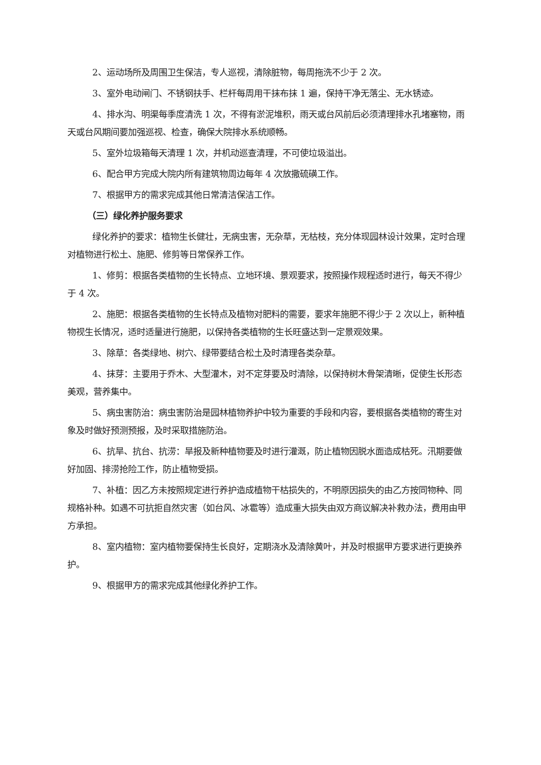2、运动场所及周围卫生保洁，专人巡视，清除脏物，每周拖洗不少于 2 次。
3、室外电动闸门、不锈钢扶手、栏杆每周用干抹布抹 1 遍，保持干净无落尘、无水锈迹。
4、排水沟、明渠每季度清洗 1 次，不得有淤泥堆积，雨天或台风前后必须清理排水孔堵塞物，雨天或台风期间要加强巡视、检查，确保大院排水系统顺畅。
5、室外垃圾箱每天清理 1 次，并机动巡查清理，不可使垃圾溢出。
6、配合甲方完成大院内所有建筑物周边每年 4 次放撒硫磺工作。
7、根据甲方的需求完成其他日常清洁保洁工作。
（三）绿化养护服务要求
绿化养护的要求：植物生长健壮，无病虫害，无杂草，无枯枝，充分体现园林设计效果，定时合理对植物进行松土、施肥、修剪等日常保养工作。
1、修剪：根据各类植物的生长特点、立地环境、景观要求，按照操作规程适时进行，每天不得少于 4 次。
2、施肥：根据各类植物的生长特点及植物对肥料的需要，要求年施肥不得少于 2 次以上，新种植物视生长情况，适时适量进行施肥，以保持各类植物的生长旺盛达到一定景观效果。
3、除草：各类绿地、树穴、绿带要结合松土及时清理各类杂草。
4、抹芽：主要用于乔木、大型灌木，对不定芽要及时清除，以保持树木骨架清晰，促使生长形态美观，营养集中。
5、病虫害防治：病虫害防治是园林植物养护中较为重要的手段和内容，要根据各类植物的寄生对象及时做好预测预报，及时采取措施防治。
6、抗旱、抗台、抗涝：旱报及新种植物要及时进行灌溉，防止植物因脱水面造成枯死。汛期要做好加固、排涝抢险工作，防止植物受损。
7、补植：因乙方未按照规定进行养护造成植物干枯损失的，不明原因损失的由乙方按同物种、同规格补种。如遇不可抗拒自然灾害（如台风、冰雹等）造成重大损失由双方商议解决补救办法，费用由甲方承担。
8、室内植物：室内植物要保持生长良好，定期浇水及清除黄叶，并及时根据甲方要求进行更换养护。
9、根据甲方的需求完成其他绿化养护工作。